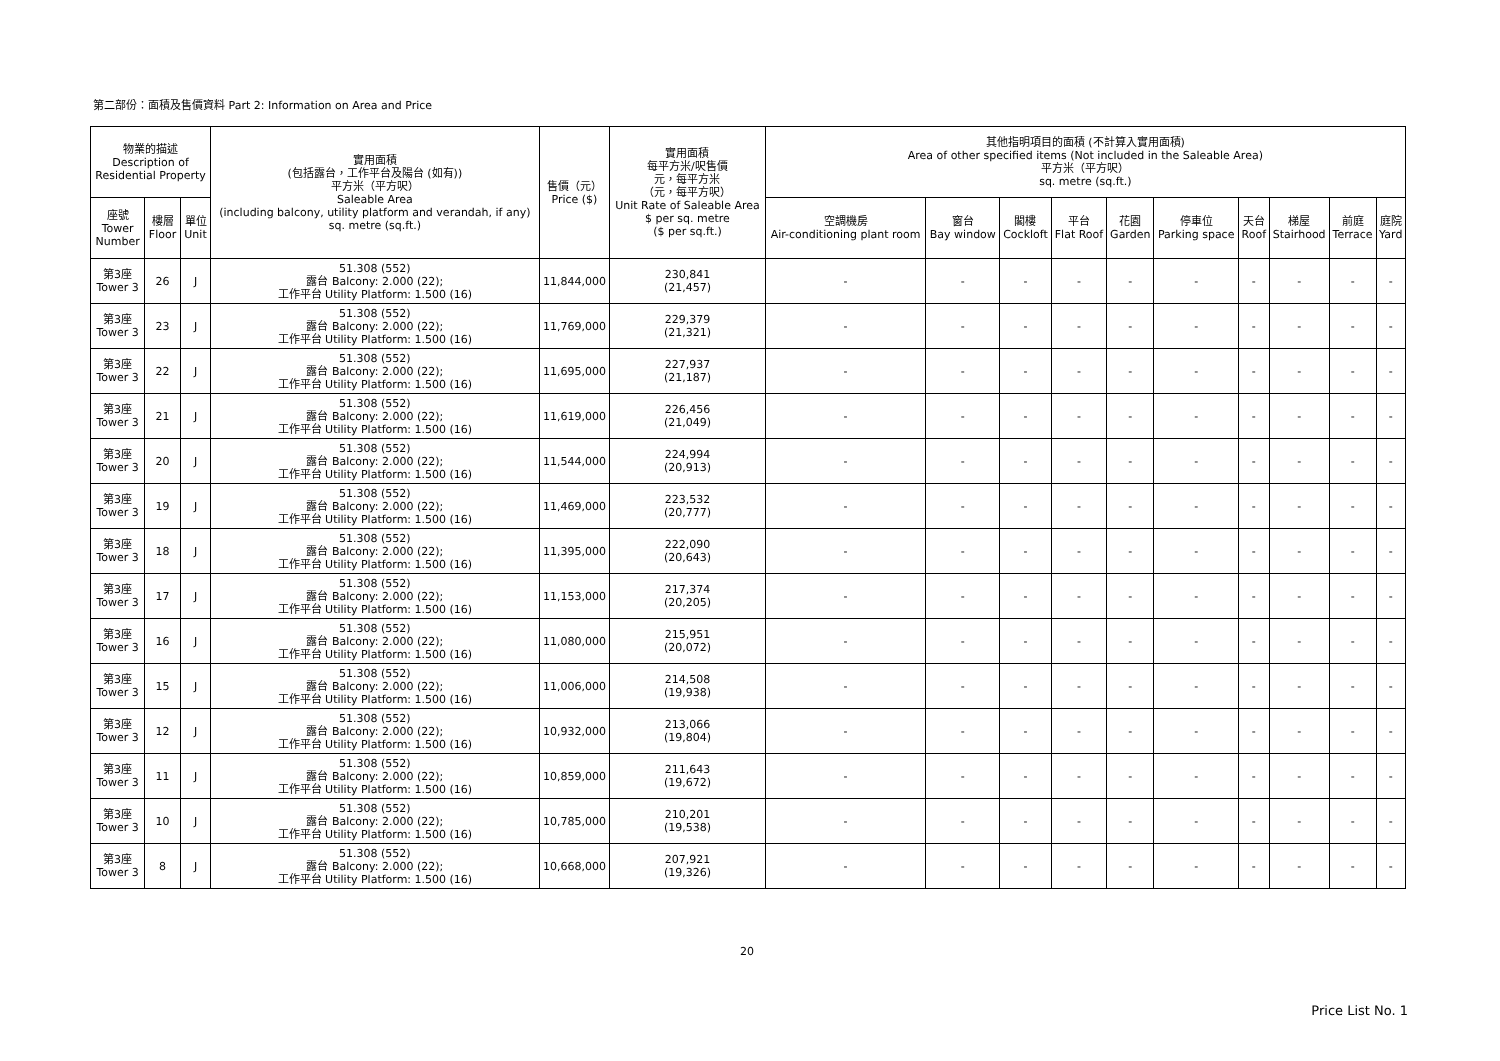第二部份：面積及售價資料 Part 2: Information on Area and Price
| 物業的描述 Description of Residential Property | | | 實用面積 (包括露台，工作平台及陽台 (如有)) 平方米（平方呎） Saleable Area (including balcony, utility platform and verandah, if any) sq. metre (sq.ft.) | 售價（元） Price ($) | 實用面積 每平方米/呎售價 元，每平方米 （元，每平方呎） Unit Rate of Saleable Area $ per sq. metre ($ per sq.ft.) | 其他指明項目的面積 (不計算入實用面積) Area of other specified items (Not included in the Saleable Area) 平方米（平方呎） sq. metre (sq.ft.) | | | | | | | | | |
| --- | --- | --- | --- | --- | --- | --- | --- | --- | --- | --- | --- | --- | --- | --- | --- |
| 座號 Tower Number | 樓層 Floor | 單位 Unit | | | | 空調機房 Air-conditioning plant room | 窗台 Bay window | 閣樓 Cockloft | 平台 Flat Roof | 花園 Garden | 停車位 Parking space | 天台 Roof | 梯屋 Stairhood | 前庭 Terrace | 庭院 Yard |
| 第3座 Tower 3 | 26 | J | 51.308 (552) 露台 Balcony: 2.000 (22); 工作平台 Utility Platform: 1.500 (16) | 11,844,000 | 230,841 (21,457) | - | - | - | - | - | - | - | - | - | - |
| 第3座 Tower 3 | 23 | J | 51.308 (552) 露台 Balcony: 2.000 (22); 工作平台 Utility Platform: 1.500 (16) | 11,769,000 | 229,379 (21,321) | - | - | - | - | - | - | - | - | - | - |
| 第3座 Tower 3 | 22 | J | 51.308 (552) 露台 Balcony: 2.000 (22); 工作平台 Utility Platform: 1.500 (16) | 11,695,000 | 227,937 (21,187) | - | - | - | - | - | - | - | - | - | - |
| 第3座 Tower 3 | 21 | J | 51.308 (552) 露台 Balcony: 2.000 (22); 工作平台 Utility Platform: 1.500 (16) | 11,619,000 | 226,456 (21,049) | - | - | - | - | - | - | - | - | - | - |
| 第3座 Tower 3 | 20 | J | 51.308 (552) 露台 Balcony: 2.000 (22); 工作平台 Utility Platform: 1.500 (16) | 11,544,000 | 224,994 (20,913) | - | - | - | - | - | - | - | - | - | - |
| 第3座 Tower 3 | 19 | J | 51.308 (552) 露台 Balcony: 2.000 (22); 工作平台 Utility Platform: 1.500 (16) | 11,469,000 | 223,532 (20,777) | - | - | - | - | - | - | - | - | - | - |
| 第3座 Tower 3 | 18 | J | 51.308 (552) 露台 Balcony: 2.000 (22); 工作平台 Utility Platform: 1.500 (16) | 11,395,000 | 222,090 (20,643) | - | - | - | - | - | - | - | - | - | - |
| 第3座 Tower 3 | 17 | J | 51.308 (552) 露台 Balcony: 2.000 (22); 工作平台 Utility Platform: 1.500 (16) | 11,153,000 | 217,374 (20,205) | - | - | - | - | - | - | - | - | - | - |
| 第3座 Tower 3 | 16 | J | 51.308 (552) 露台 Balcony: 2.000 (22); 工作平台 Utility Platform: 1.500 (16) | 11,080,000 | 215,951 (20,072) | - | - | - | - | - | - | - | - | - | - |
| 第3座 Tower 3 | 15 | J | 51.308 (552) 露台 Balcony: 2.000 (22); 工作平台 Utility Platform: 1.500 (16) | 11,006,000 | 214,508 (19,938) | - | - | - | - | - | - | - | - | - | - |
| 第3座 Tower 3 | 12 | J | 51.308 (552) 露台 Balcony: 2.000 (22); 工作平台 Utility Platform: 1.500 (16) | 10,932,000 | 213,066 (19,804) | - | - | - | - | - | - | - | - | - | - |
| 第3座 Tower 3 | 11 | J | 51.308 (552) 露台 Balcony: 2.000 (22); 工作平台 Utility Platform: 1.500 (16) | 10,859,000 | 211,643 (19,672) | - | - | - | - | - | - | - | - | - | - |
| 第3座 Tower 3 | 10 | J | 51.308 (552) 露台 Balcony: 2.000 (22); 工作平台 Utility Platform: 1.500 (16) | 10,785,000 | 210,201 (19,538) | - | - | - | - | - | - | - | - | - | - |
| 第3座 Tower 3 | 8 | J | 51.308 (552) 露台 Balcony: 2.000 (22); 工作平台 Utility Platform: 1.500 (16) | 10,668,000 | 207,921 (19,326) | - | - | - | - | - | - | - | - | - | - |
20
Price List No. 1